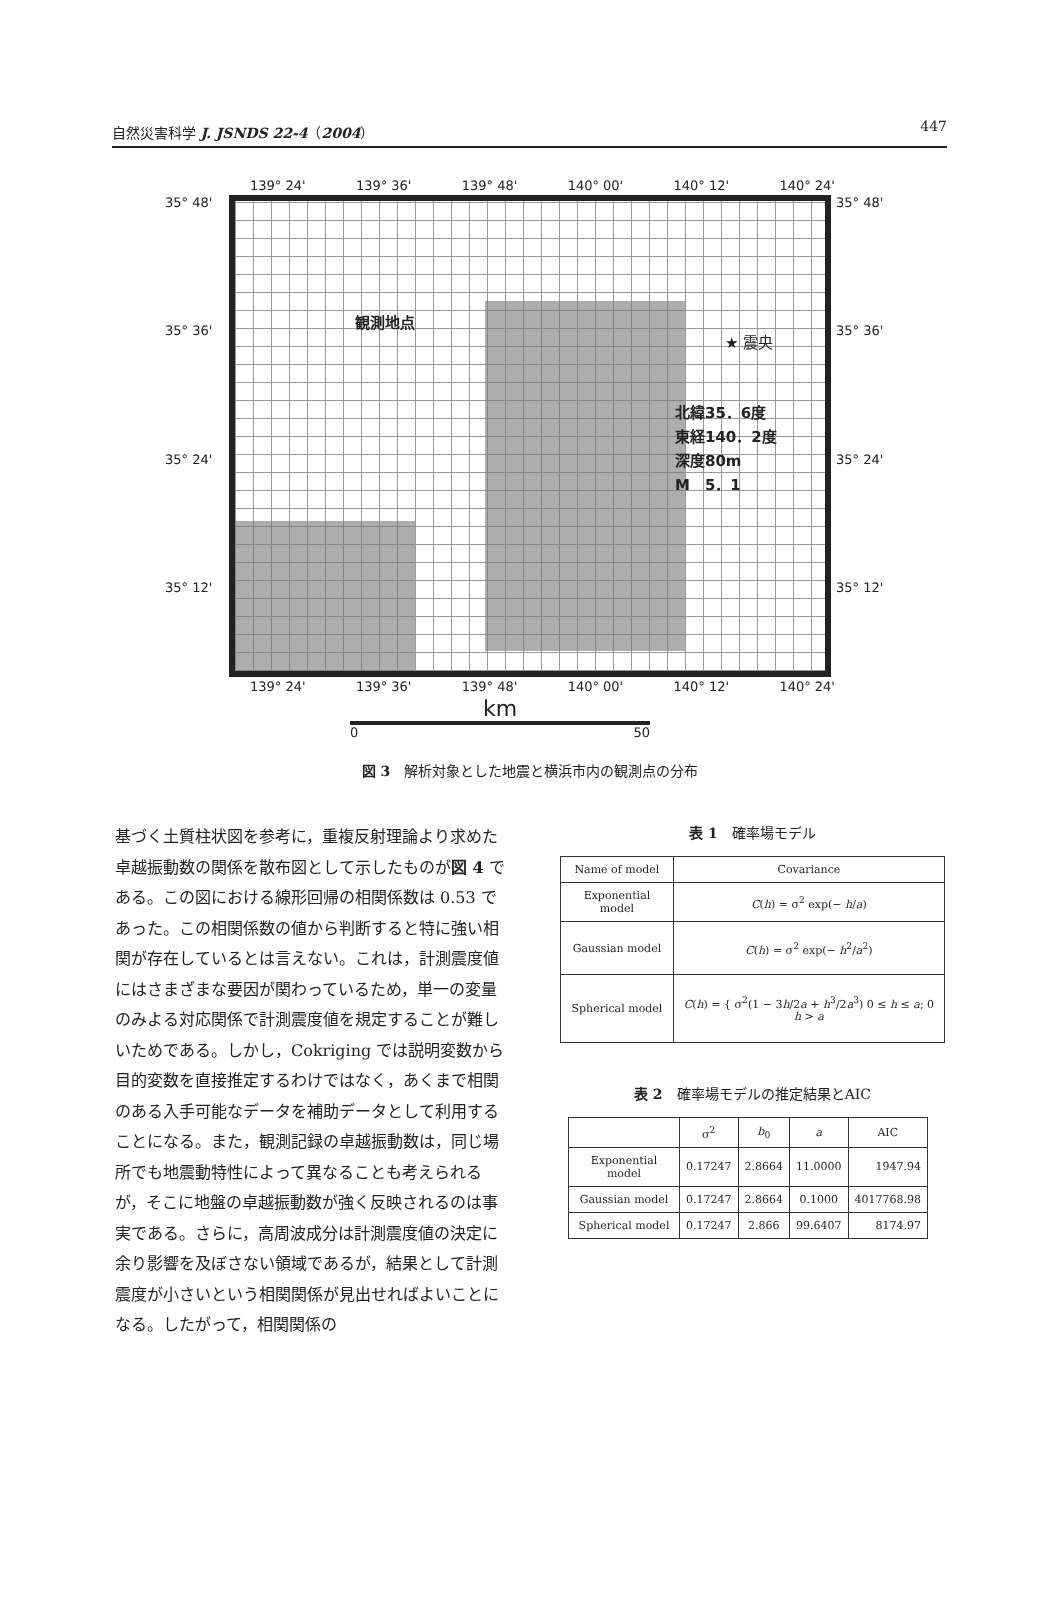自然災害科学 J. JSNDS 22-4（2004） 447
139° 24' 139° 36' 139° 48' 140° 00' 140° 12' 140° 24'
35° 48'
35° 36'
35° 24'
35° 12'
観測地点
★ 震央
北緯35．6度
東経140．2度
深度80m
M　5．1
35° 48'
35° 36'
35° 24'
35° 12'
139° 24' 139° 36' 139° 48' 140° 00' 140° 12' 140° 24'
km
0 50
図 3　解析対象とした地震と横浜市内の観測点の分布
基づく土質柱状図を参考に，重複反射理論より求めた卓越振動数の関係を散布図として示したものが図 4 である。この図における線形回帰の相関係数は 0.53 であった。この相関係数の値から判断すると特に強い相関が存在しているとは言えない。これは，計測震度値にはさまざまな要因が関わっているため，単一の変量のみよる対応関係で計測震度値を規定することが難しいためである。しかし，Cokriging では説明変数から目的変数を直接推定するわけではなく，あくまで相関のある入手可能なデータを補助データとして利用することになる。また，観測記録の卓越振動数は，同じ場所でも地震動特性によって異なることも考えられるが，そこに地盤の卓越振動数が強く反映されるのは事実である。さらに，高周波成分は計測震度値の決定に余り影響を及ぼさない領域であるが，結果として計測震度が小さいという相関関係が見出せればよいことになる。したがって，相関関係の
表 1　確率場モデル
| Name of model | Covariance |
| --- | --- |
| Exponential model | C ( h ) = σ<sup>2</sup> exp(− h / a ) |
| Gaussian model | C ( h ) = σ<sup>2</sup> exp(− h<sup>2</sup>/ a<sup>2</sup>) |
| Spherical model | C ( h ) = { σ<sup>2</sup>(1 − 3 h /2 a + h<sup>3</sup>/2 a<sup>3</sup>) 0 ≤ h ≤ a ; 0 h > a |
表 2　確率場モデルの推定結果とAIC
| | σ<sup>2</sup> | b<sub>0</sub> | a | AIC |
| --- | --- | --- | --- | --- |
| Exponential model | 0.17247 | 2.8664 | 11.0000 | 1947.94 |
| Gaussian model | 0.17247 | 2.8664 | 0.1000 | 4017768.98 |
| Spherical model | 0.17247 | 2.866 | 99.6407 | 8174.97 |